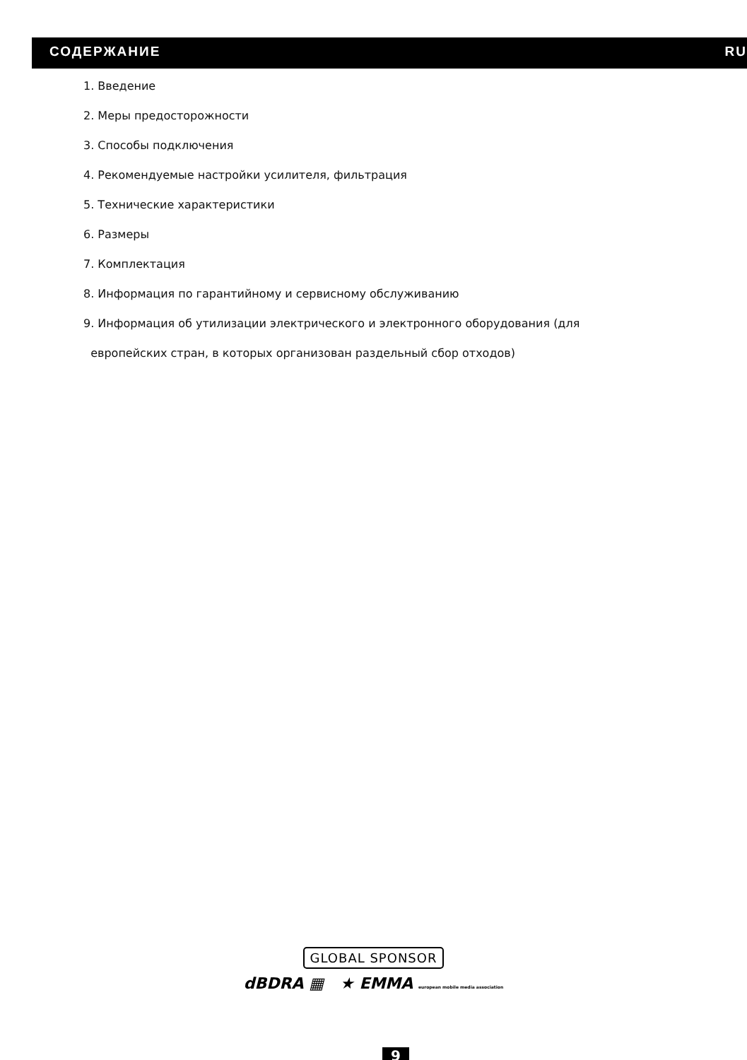СОДЕРЖАНИЕ RU
1. Введение
2. Меры предосторожности
3. Способы подключения
4. Рекомендуемые настройки усилителя, фильтрация
5. Технические характеристики
6. Размеры
7. Комплектация
8. Информация по гарантийному и сервисному обслуживанию
9. Информация об утилизации электрического и электронного оборудования (для
европейских стран, в которых организован раздельный сбор отходов)
GLOBAL SPONSOR
dBDRA ▦ ★ EMMA european mobile media association
9